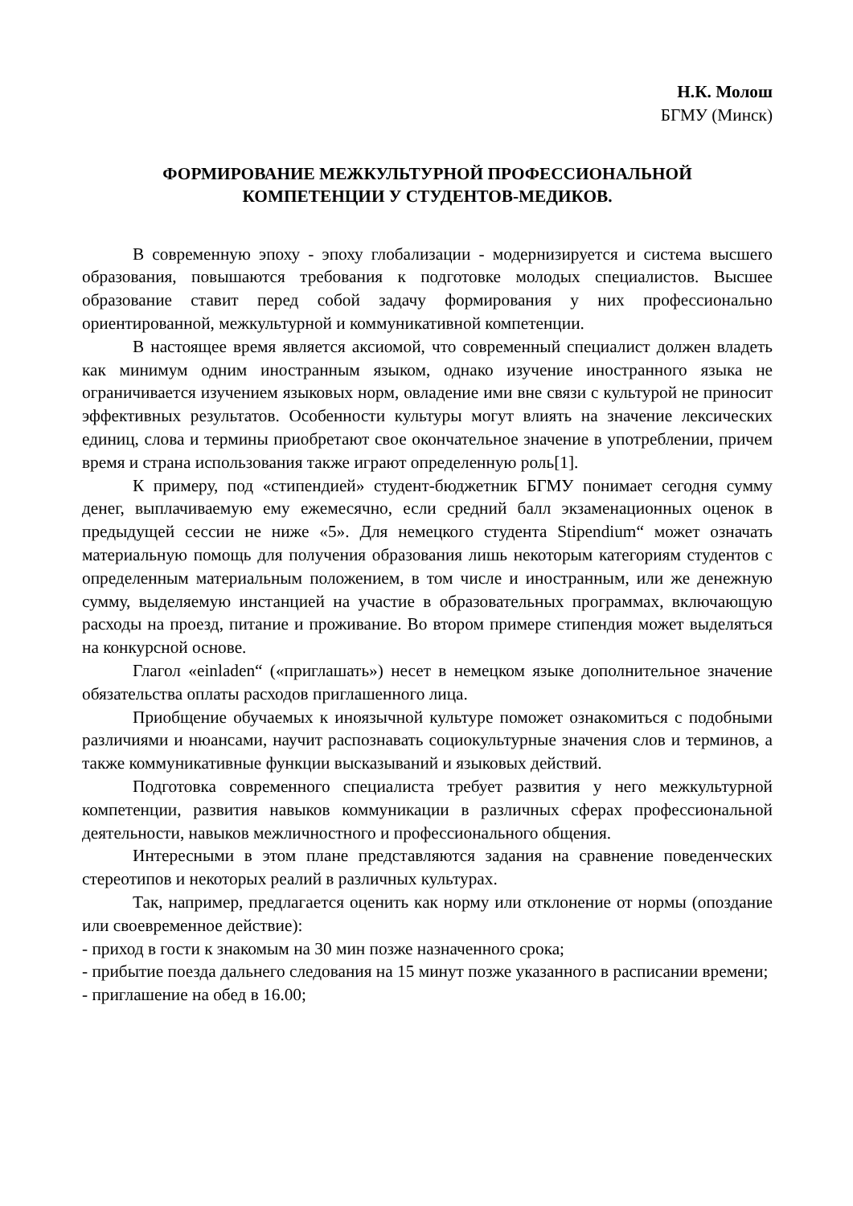Н.К. Молош
БГМУ (Минск)
ФОРМИРОВАНИЕ МЕЖКУЛЬТУРНОЙ ПРОФЕССИОНАЛЬНОЙ
КОМПЕТЕНЦИИ У СТУДЕНТОВ-МЕДИКОВ.
В современную эпоху - эпоху глобализации - модернизируется и система высшего образования, повышаются требования к подготовке молодых специалистов. Высшее образование ставит перед собой задачу формирования у них профессионально ориентированной, межкультурной и коммуникативной компетенции.
В настоящее время является аксиомой, что современный специалист должен владеть как минимум одним иностранным языком, однако изучение иностранного языка не ограничивается изучением языковых норм, овладение ими вне связи с культурой не приносит эффективных результатов. Особенности культуры могут влиять на значение лексических единиц, слова и термины приобретают свое окончательное значение в употреблении, причем время и страна использования также играют определенную роль[1].
К примеру, под «стипендией» студент-бюджетник БГМУ понимает сегодня сумму денег, выплачиваемую ему ежемесячно, если средний балл экзаменационных оценок в предыдущей сессии не ниже «5». Для немецкого студента Stipendium“ может означать материальную помощь для получения образования лишь некоторым категориям студентов с определенным материальным положением, в том числе и иностранным, или же денежную сумму, выделяемую инстанцией на участие в образовательных программах, включающую расходы на проезд, питание и проживание. Во втором примере стипендия может выделяться на конкурсной основе.
Глагол «einladen“ («приглашать») несет в немецком языке дополнительное значение обязательства оплаты расходов приглашенного лица.
Приобщение обучаемых к иноязычной культуре поможет ознакомиться с подобными различиями и нюансами, научит распознавать социокультурные значения слов и терминов, а также коммуникативные функции высказываний и языковых действий.
Подготовка современного специалиста требует развития у него межкультурной компетенции, развития навыков коммуникации в различных сферах профессиональной деятельности, навыков межличностного и профессионального общения.
Интересными в этом плане представляются задания на сравнение поведенческих стереотипов и некоторых реалий в различных культурах.
Так, например, предлагается оценить как норму или отклонение от нормы (опоздание или своевременное действие):
- приход в гости к знакомым на 30 мин позже назначенного срока;
- прибытие поезда дальнего следования на 15 минут позже указанного в расписании времени;
- приглашение на обед в 16.00;